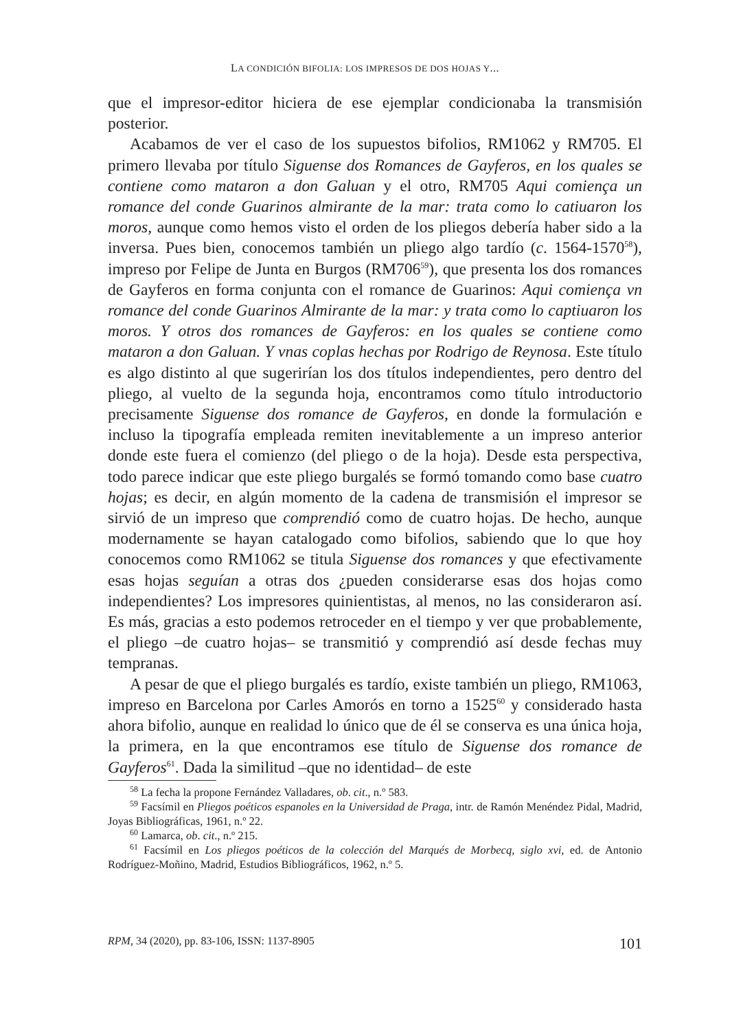LA CONDICIÓN BIFOLIA: LOS IMPRESOS DE DOS HOJAS Y...
que el impresor-editor hiciera de ese ejemplar condicionaba la transmisión posterior.
Acabamos de ver el caso de los supuestos bifolios, RM1062 y RM705. El primero llevaba por título Siguense dos Romances de Gayferos, en los quales se contiene como mataron a don Galuan y el otro, RM705 Aqui comiença un romance del conde Guarinos almirante de la mar: trata como lo catiuaron los moros, aunque como hemos visto el orden de los pliegos debería haber sido a la inversa. Pues bien, conocemos también un pliego algo tardío (c. 1564-1570<sup>58</sup>), impreso por Felipe de Junta en Burgos (RM706<sup>59</sup>), que presenta los dos romances de Gayferos en forma conjunta con el romance de Guarinos: Aqui comiença vn romance del conde Guarinos Almirante de la mar: y trata como lo captiuaron los moros. Y otros dos romances de Gayferos: en los quales se contiene como mataron a don Galuan. Y vnas coplas hechas por Rodrigo de Reynosa. Este título es algo distinto al que sugerirían los dos títulos independientes, pero dentro del pliego, al vuelto de la segunda hoja, encontramos como título introductorio precisamente Siguense dos romance de Gayferos, en donde la formulación e incluso la tipografía empleada remiten inevitablemente a un impreso anterior donde este fuera el comienzo (del pliego o de la hoja). Desde esta perspectiva, todo parece indicar que este pliego burgalés se formó tomando como base cuatro hojas; es decir, en algún momento de la cadena de transmisión el impresor se sirvió de un impreso que comprendió como de cuatro hojas. De hecho, aunque modernamente se hayan catalogado como bifolios, sabiendo que lo que hoy conocemos como RM1062 se titula Siguense dos romances y que efectivamente esas hojas seguían a otras dos ¿pueden considerarse esas dos hojas como independientes? Los impresores quinientistas, al menos, no las consideraron así. Es más, gracias a esto podemos retroceder en el tiempo y ver que probablemente, el pliego –de cuatro hojas– se transmitió y comprendió así desde fechas muy tempranas.
A pesar de que el pliego burgalés es tardío, existe también un pliego, RM1063, impreso en Barcelona por Carles Amorós en torno a 1525<sup>60</sup> y considerado hasta ahora bifolio, aunque en realidad lo único que de él se conserva es una única hoja, la primera, en la que encontramos ese título de Siguense dos romance de Gayferos<sup>61</sup>. Dada la similitud –que no identidad– de este
<sup>58</sup> La fecha la propone Fernández Valladares, ob. cit., n.º 583.
<sup>59</sup> Facsímil en Pliegos poéticos espanoles en la Universidad de Praga, intr. de Ramón Menéndez Pidal, Madrid, Joyas Bibliográficas, 1961, n.º 22.
<sup>60</sup> Lamarca, ob. cit., n.º 215.
<sup>61</sup> Facsímil en Los pliegos poéticos de la colección del Marqués de Morbecq, siglo xvi, ed. de Antonio Rodríguez-Moñino, Madrid, Estudios Bibliográficos, 1962, n.º 5.
RPM, 34 (2020), pp. 83-106, ISSN: 1137-8905 101